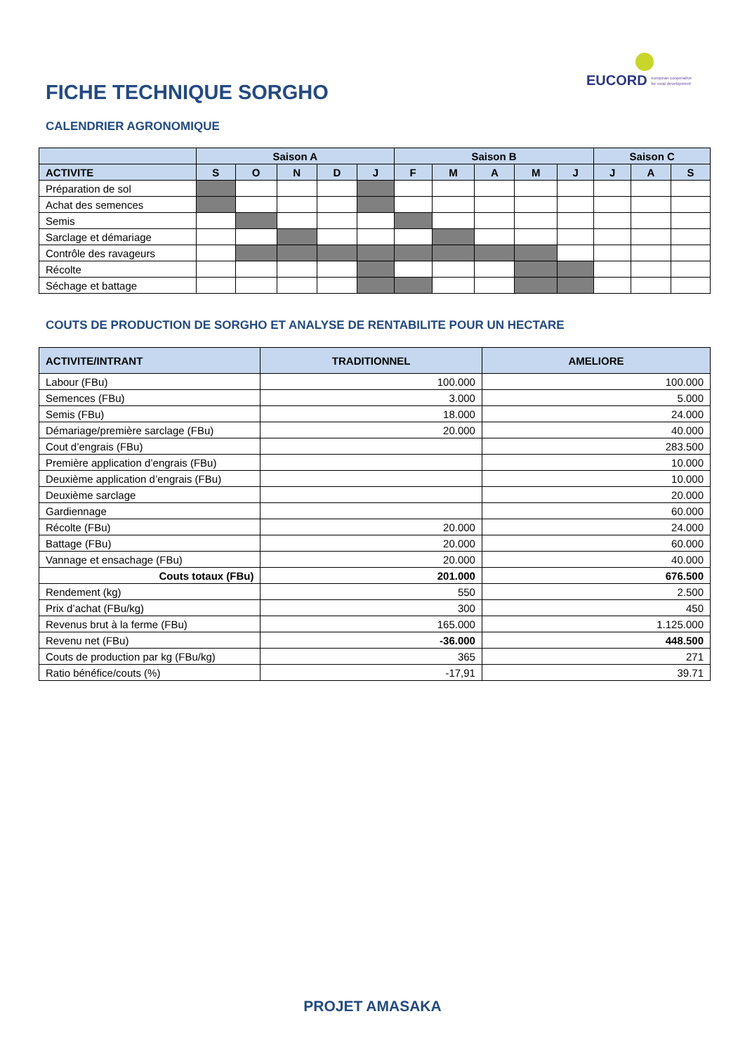EUCORD european cooperative
for rural development
FICHE TECHNIQUE SORGHO
CALENDRIER AGRONOMIQUE
| | Saison A | | | | | Saison B | | | | | Saison C | | |
| --- | --- | --- | --- | --- | --- | --- | --- | --- | --- | --- | --- | --- | --- |
| ACTIVITE | S | O | N | D | J | F | M | A | M | J | J | A | S |
| Préparation de sol | | | | | | | | | | | | | |
| Achat des semences | | | | | | | | | | | | | |
| Semis | | | | | | | | | | | | | |
| Sarclage et démariage | | | | | | | | | | | | | |
| Contrôle des ravageurs | | | | | | | | | | | | | |
| Récolte | | | | | | | | | | | | | |
| Séchage et battage | | | | | | | | | | | | | |
COUTS DE PRODUCTION DE SORGHO ET ANALYSE DE RENTABILITE POUR UN HECTARE
| ACTIVITE/INTRANT | TRADITIONNEL | AMELIORE |
| --- | --- | --- |
| Labour (FBu) | 100.000 | 100.000 |
| Semences (FBu) | 3.000 | 5.000 |
| Semis (FBu) | 18.000 | 24.000 |
| Démariage/première sarclage (FBu) | 20.000 | 40.000 |
| Cout d’engrais (FBu) | | 283.500 |
| Première application d’engrais (FBu) | | 10.000 |
| Deuxième application d’engrais (FBu) | | 10.000 |
| Deuxième sarclage | | 20.000 |
| Gardiennage | | 60.000 |
| Récolte (FBu) | 20.000 | 24.000 |
| Battage (FBu) | 20.000 | 60.000 |
| Vannage et ensachage (FBu) | 20.000 | 40.000 |
| Couts totaux (FBu) | 201.000 | 676.500 |
| Rendement (kg) | 550 | 2.500 |
| Prix d’achat (FBu/kg) | 300 | 450 |
| Revenus brut à la ferme (FBu) | 165.000 | 1.125.000 |
| Revenu net (FBu) | -36.000 | 448.500 |
| Couts de production par kg (FBu/kg) | 365 | 271 |
| Ratio bénéfice/couts (%) | -17,91 | 39.71 |
PROJET AMASAKA